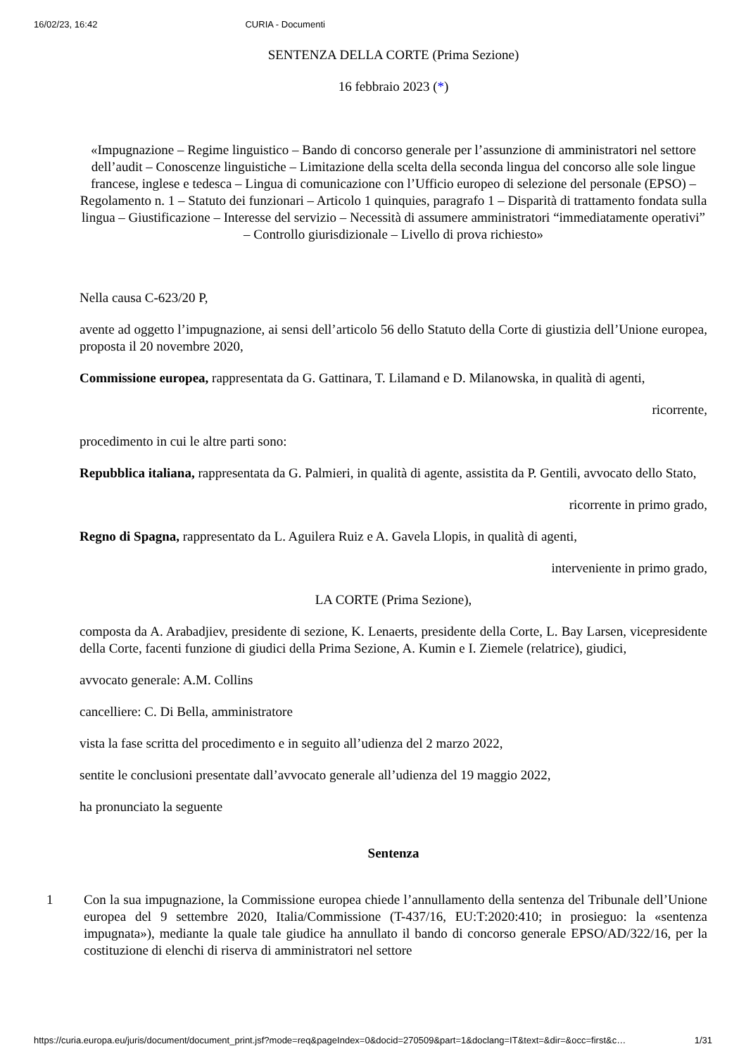16/02/23, 16:42 CURIA - Documenti
SENTENZA DELLA CORTE (Prima Sezione)
16 febbraio 2023 (*)
«Impugnazione – Regime linguistico – Bando di concorso generale per l’assunzione di amministratori nel settore dell’audit – Conoscenze linguistiche – Limitazione della scelta della seconda lingua del concorso alle sole lingue francese, inglese e tedesca – Lingua di comunicazione con l’Ufficio europeo di selezione del personale (EPSO) – Regolamento n. 1 – Statuto dei funzionari – Articolo 1 quinquies, paragrafo 1 – Disparità di trattamento fondata sulla lingua – Giustificazione – Interesse del servizio – Necessità di assumere amministratori “immediatamente operativi” – Controllo giurisdizionale – Livello di prova richiesto»
Nella causa C-623/20 P,
avente ad oggetto l’impugnazione, ai sensi dell’articolo 56 dello Statuto della Corte di giustizia dell’Unione europea, proposta il 20 novembre 2020,
Commissione europea, rappresentata da G. Gattinara, T. Lilamand e D. Milanowska, in qualità di agenti,
ricorrente,
procedimento in cui le altre parti sono:
Repubblica italiana, rappresentata da G. Palmieri, in qualità di agente, assistita da P. Gentili, avvocato dello Stato,
ricorrente in primo grado,
Regno di Spagna, rappresentato da L. Aguilera Ruiz e A. Gavela Llopis, in qualità di agenti,
interveniente in primo grado,
LA CORTE (Prima Sezione),
composta da A. Arabadjiev, presidente di sezione, K. Lenaerts, presidente della Corte, L. Bay Larsen, vicepresidente della Corte, facenti funzione di giudici della Prima Sezione, A. Kumin e I. Ziemele (relatrice), giudici,
avvocato generale: A.M. Collins
cancelliere: C. Di Bella, amministratore
vista la fase scritta del procedimento e in seguito all’udienza del 2 marzo 2022,
sentite le conclusioni presentate dall’avvocato generale all’udienza del 19 maggio 2022,
ha pronunciato la seguente
Sentenza
1 Con la sua impugnazione, la Commissione europea chiede l’annullamento della sentenza del Tribunale dell’Unione europea del 9 settembre 2020, Italia/Commissione (T-437/16, EU:T:2020:410; in prosieguo: la «sentenza impugnata»), mediante la quale tale giudice ha annullato il bando di concorso generale EPSO/AD/322/16, per la costituzione di elenchi di riserva di amministratori nel settore
https://curia.europa.eu/juris/document/document_print.jsf?mode=req&pageIndex=0&docid=270509&part=1&doclang=IT&text=&dir=&occ=first&c… 1/31